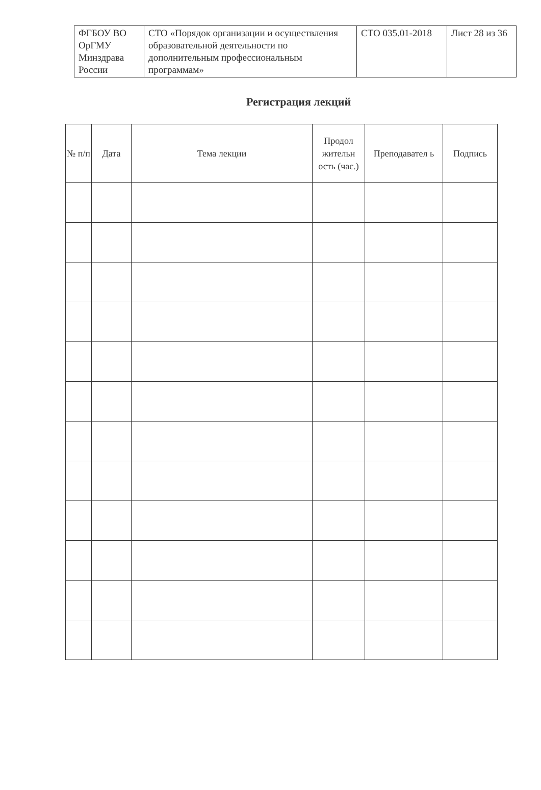| ФГБОУ ВО ОрГМУ Минздрава России | СТО «Порядок организации и осуществления образовательной деятельности по дополнительным профессиональным программам» | СТО 035.01-2018 | Лист 28 из 36 |
Регистрация лекций
| № п/п | Дата | Тема лекции | Продол жительн ость (час.) | Преподавател ь | Подпись |
| --- | --- | --- | --- | --- | --- |